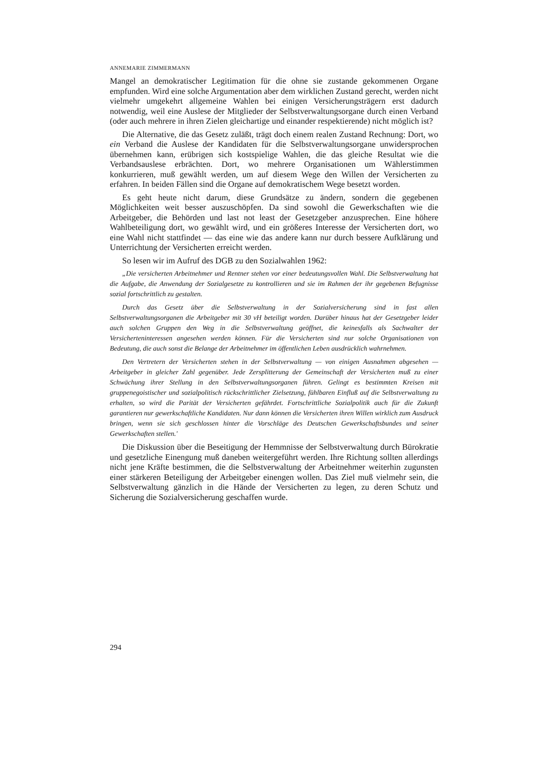ANNEMARIE ZIMMERMANN
Mangel an demokratischer Legitimation für die ohne sie zustande gekommenen Organe empfunden. Wird eine solche Argumentation aber dem wirklichen Zustand gerecht, werden nicht vielmehr umgekehrt allgemeine Wahlen bei einigen Versicherungsträgern erst dadurch notwendig, weil eine Auslese der Mitglieder der Selbstverwaltungsorgane durch einen Verband (oder auch mehrere in ihren Zielen gleichartige und einander respektierende) nicht möglich ist?
Die Alternative, die das Gesetz zuläßt, trägt doch einem realen Zustand Rechnung: Dort, wo ein Verband die Auslese der Kandidaten für die Selbstverwaltungsorgane unwidersprochen übernehmen kann, erübrigen sich kostspielige Wahlen, die das gleiche Resultat wie die Verbandsauslese erbrächten. Dort, wo mehrere Organisationen um Wählerstimmen konkurrieren, muß gewählt werden, um auf diesem Wege den Willen der Versicherten zu erfahren. In beiden Fällen sind die Organe auf demokratischem Wege besetzt worden.
Es geht heute nicht darum, diese Grundsätze zu ändern, sondern die gegebenen Möglichkeiten weit besser auszuschöpfen. Da sind sowohl die Gewerkschaften wie die Arbeitgeber, die Behörden und last not least der Gesetzgeber anzusprechen. Eine höhere Wahlbeteiligung dort, wo gewählt wird, und ein größeres Interesse der Versicherten dort, wo eine Wahl nicht stattfindet — das eine wie das andere kann nur durch bessere Aufklärung und Unterrichtung der Versicherten erreicht werden.
So lesen wir im Aufruf des DGB zu den Sozialwahlen 1962:
„Die versicherten Arbeitnehmer und Rentner stehen vor einer bedeutungsvollen Wahl. Die Selbstverwaltung hat die Aufgabe, die Anwendung der Sozialgesetze zu kontrollieren und sie im Rahmen der ihr gegebenen Befugnisse sozial fortschrittlich zu gestalten.
Durch das Gesetz über die Selbstverwaltung in der Sozialversicherung sind in fast allen Selbstverwaltungsorganen die Arbeitgeber mit 30 vH beteiligt worden. Darüber hinaus hat der Gesetzgeber leider auch solchen Gruppen den Weg in die Selbstverwaltung geöffnet, die keinesfalls als Sachwalter der Versicherteninteressen angesehen werden können. Für die Versicherten sind nur solche Organisationen von Bedeutung, die auch sonst die Belange der Arbeitnehmer im öffentlichen Leben ausdrücklich wahrnehmen.
Den Vertretern der Versicherten stehen in der Selbstverwaltung — von einigen Ausnahmen abgesehen — Arbeitgeber in gleicher Zahl gegenüber. Jede Zersplitterung der Gemeinschaft der Versicherten muß zu einer Schwächung ihrer Stellung in den Selbstverwaltungsorganen führen. Gelingt es bestimmten Kreisen mit gruppenegoistischer und sozialpolitisch rückschrittlicher Zielsetzung, fühlbaren Einfluß auf die Selbstverwaltung zu erhalten, so wird die Parität der Versicherten gefährdet. Fortschrittliche Sozialpolitik auch für die Zukunft garantieren nur gewerkschaftliche Kandidaten. Nur dann können die Versicherten ihren Willen wirklich zum Ausdruck bringen, wenn sie sich geschlossen hinter die Vorschläge des Deutschen Gewerkschaftsbundes und seiner Gewerkschaften stellen.'
Die Diskussion über die Beseitigung der Hemmnisse der Selbstverwaltung durch Bürokratie und gesetzliche Einengung muß daneben weitergeführt werden. Ihre Richtung sollten allerdings nicht jene Kräfte bestimmen, die die Selbstverwaltung der Arbeitnehmer weiterhin zugunsten einer stärkeren Beteiligung der Arbeitgeber einengen wollen. Das Ziel muß vielmehr sein, die Selbstverwaltung gänzlich in die Hände der Versicherten zu legen, zu deren Schutz und Sicherung die Sozialversicherung geschaffen wurde.
294